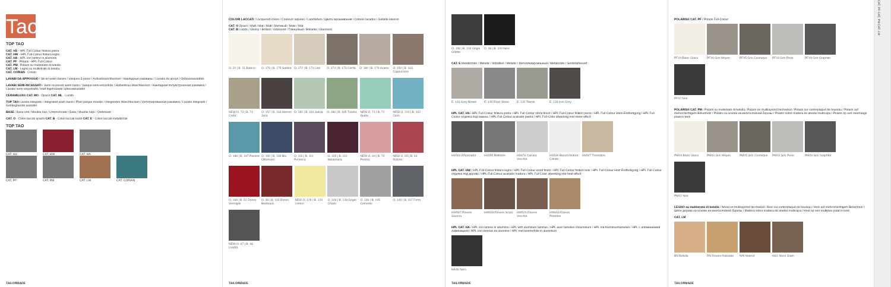Tao
TOP TAO
CAT. HS - HPL Full-Colour finitura pietra
CAT. HW - HPL Full-Colour finitura legno
CAT. HA - HPL con lamine in alluminio
CAT. PF - Polaris - HPL Full-Colour
CAT. PM - Polaris su multistrato di betulla
CAT. LM - Legno su multistrato di betulla
CAT. CORIAN - Corian
LAVABI DA APPOGGIO / Sit-on wash-basins / Vasques à poser / Aufsatzwaschbecken / Накладные раковины / Lavabo de apoyo / Opbouwwastafels
LAVABI SEMI-INCASSATI / Semi-recessed wash-basin / Vasque semi-encastrée / Halbeinbau-Waschbecken / Накладная полувстроенная раковина / Lavabo semi-empotrado / Half-ingebouwde opbouwwastafel
CERAMILUX® CAT. MO - Opaco CAT. ML - Lucido
TOP TAO Lavabo integrato / Integrated wash-basin / Plan vasque moulée / Integriertes Waschbecken / Интегрированная раковина / Lavabo integrado / Geïntegreerde wastafel
BASE / Base unit / Meuble bas / Unterschrank / База / Mueble bajo / Onderkast
CAT. O - Colori laccati opachi CAT. B - Colori laccati lucidi CAT. E - Colori laccati metallizzati
TOP TAO
CAT. HS CAT. HW CAT. HA
CAT. PF CAT. PM CAT. LM CAT. CORIAN
TAILORMADE
COLORI LACCATI / Lacquered colors / Couleurs laquées / Lackfarben / Цвета окрашивания / Colores lacados / Gelakte kleuren
CAT. O Opaco / Matt / Mat / Matt / Матовый / Mate / Mat
CAT. B Lucido / Glossy / Brillant / Glänzend / Глянцевый / Brillante / Glanzend
O. 20 | B. 21 Bianco
O. 176 | B. 175 Sabbia
O. 172 | B. 171 Lino
O. 174 | B. 173 Corda
O. 180 | B. 179 Avana
O. 150 | B. 163 Cappuccino
NEW O. 73 | B. 74 Creta
O. 152 | B. 164 Marron Java
O. 182 | B. 181 Salvia
O. 186 | B. 185 Tundra
NEW O. 71 | B. 72 Giada
NEW O. 200 | B. 162 Cielo
O. 188 | B. 187 Pavone
O. 190 | B. 189 Blu Oltremare
O. 116 | B. 111 Pervinca
O. 165 | B. 110 Melanzana
NEW O. 69 | B. 70 Peonia
NEW O. 65 | B. 66 Rubino
O. 168 | B. 51 Rosso Vermiglio
O. 36 | B. 113 Rosso Bordeaux
NEW O. 128 | B. 129 Lemon
O. 149 | B. 148 Grigio Chiaro
O. 196 | B. 195 Cemento
O. 146 | B. 197 Ferro
NEW O. 67 | B. 68 Londra
TAILORMADE
O. 198 | B. 104 Grigio Grafite
O. 46 | B. 100 Nero
CAT. E Metallizzato / Metallic / Métallisé / Metallic / Металлизированный / Metalizado / Gemetalliseerd
E. 131 Grey Brown
E. 134 River Stone
E. 132 Titanio E. 133 Iron Grey
HPL CAT. HS / HPL Full-Colour finitura pietra / HPL Full-Colour stone finish / HPL Full-Colour finition pierre / HPL Full-Colour Stein-Endfertigung / HPL Full-Colour отделка под камень / HPL Full-Colour acabado piedra / HPL Full-Color afwerking met steen-effect
HS563 Emperador HS555 Botticino
HS676 Carrara Vecchio
HS539 Bianco finitura Cilindo
HS547 Travertino
HPL CAT. HW / HPL Full-Colour finitura legno / HPL Full-Colour wood finish / HPL Full-Colour finition bois / HPL Full-Colour Holz-Endfertigung / HPL Full-Colour отделка под дерево / HPL Full-Colour acabado madera / HPL Full Color afwerking met hout-effect
HW587 Rovere Savona
HW548 Rovere Scuro
HW526 Rovere Vecchio
HW669 Rovere Primitivo
HPL CAT. HA / HPL con lamine in alluminio / HPL with aluminum laminas / HPL avec lamelles d'aluminium / HPL mit Aluminiumlamellen / HPL с алюминиевой ламинацией / HPL con láminas de aluminio / HPL met laminerfolie in aluminium
HA46 Nero
TAILORMADE
POLARIS® CAT. PF / Polaris Full-Colour
PF04 Blanc Glace PF06 Gris Moyen
PF05 Gris Cosmique
PF03 Gris Perle
PF09 Gris Graphite
PF02 Noir
POLARIS® CAT. PM / Polaris su multistrato di betulla / Polaris on multilayered birchwood / Polaris sur contreplaqué de bouleau / Polaris auf mehrschichtigem Birkenholz / Polaris на основе из многослойной березы / Polaris sobre madera de abedul multicapa / Polaris op een meerlaags plaat in berk
PM04 Blanc Glace PM06 Gris Moyen
PM05 Gris Cosmique
PM03 Gris Perle
PM09 Gris Graphite
PM02 Noir
LEGNO su multistrato di betulla / Wood on multilayered birchwood / Bois sur contreplaqué de bouleau / Holz auf mehrschichtigem Birkenholz / Шпон дерева на основе из многослойной березы / Madera sobre madera de abedul multicapa / Hout op een multiplex plaat in berk
CAT. LM
BN Betulla
RN Rovere Naturale
WN Walnut NG1 Noce Glam
TAILORMADE
CAT. PF CAT. PM CAT. LM